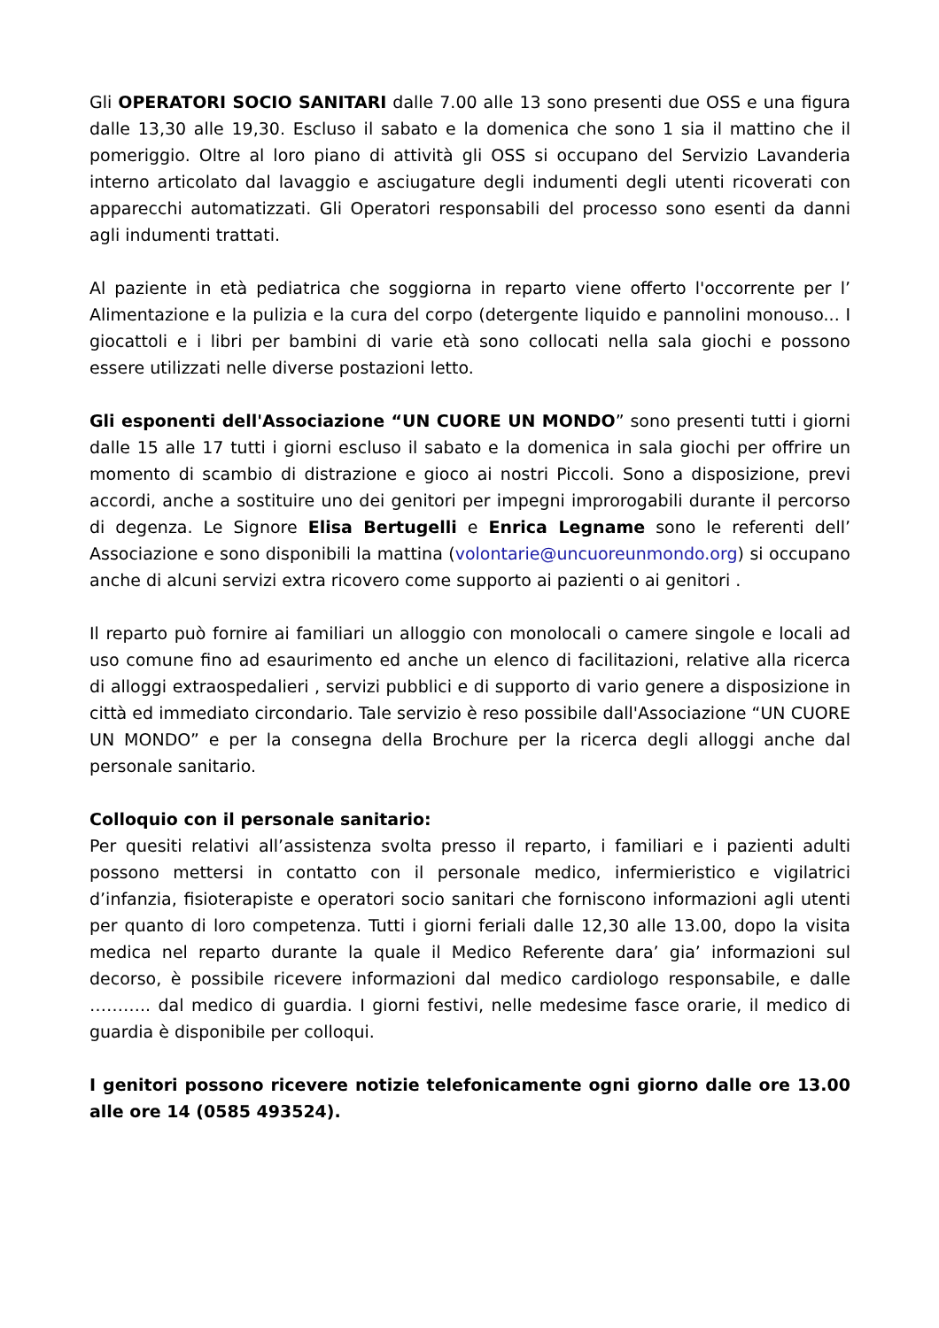Gli OPERATORI SOCIO SANITARI dalle 7.00 alle 13 sono presenti due OSS e una figura dalle 13,30 alle 19,30. Escluso il sabato e la domenica che sono 1 sia il mattino che il pomeriggio. Oltre al loro piano di attività gli OSS si occupano del Servizio Lavanderia interno articolato dal lavaggio e asciugature degli indumenti degli utenti ricoverati con apparecchi automatizzati. Gli Operatori responsabili del processo sono esenti da danni agli indumenti trattati.
Al paziente in età pediatrica che soggiorna in reparto viene offerto l'occorrente per l’ Alimentazione e la pulizia e la cura del corpo (detergente liquido e pannolini monouso... I giocattoli e i libri per bambini di varie età sono collocati nella sala giochi e possono essere utilizzati nelle diverse postazioni letto.
Gli esponenti dell'Associazione “UN CUORE UN MONDO” sono presenti tutti i giorni dalle 15 alle 17 tutti i giorni escluso il sabato e la domenica in sala giochi per offrire un momento di scambio di distrazione e gioco ai nostri Piccoli. Sono a disposizione, previ accordi, anche a sostituire uno dei genitori per impegni improrogabili durante il percorso di degenza. Le Signore Elisa Bertugelli e Enrica Legname sono le referenti dell’ Associazione e sono disponibili la mattina (volontarie@uncuoreunmondo.org) si occupano anche di alcuni servizi extra ricovero come supporto ai pazienti o ai genitori .
Il reparto può fornire ai familiari un alloggio con monolocali o camere singole e locali ad uso comune fino ad esaurimento ed anche un elenco di facilitazioni, relative alla ricerca di alloggi extraospedalieri , servizi pubblici e di supporto di vario genere a disposizione in città ed immediato circondario. Tale servizio è reso possibile dall'Associazione “UN CUORE UN MONDO” e per la consegna della Brochure per la ricerca degli alloggi anche dal personale sanitario.
Colloquio con il personale sanitario:
Per quesiti relativi all’assistenza svolta presso il reparto, i familiari e i pazienti adulti possono mettersi in contatto con il personale medico, infermieristico e vigilatrici d’infanzia, fisioterapiste e operatori socio sanitari che forniscono informazioni agli utenti per quanto di loro competenza. Tutti i giorni feriali dalle 12,30 alle 13.00, dopo la visita medica nel reparto durante la quale il Medico Referente dara’ gia’ informazioni sul decorso, è possibile ricevere informazioni dal medico cardiologo responsabile, e dalle ……….. dal medico di guardia. I giorni festivi, nelle medesime fasce orarie, il medico di guardia è disponibile per colloqui.
I genitori possono ricevere notizie telefonicamente ogni giorno dalle ore 13.00 alle ore 14 (0585 493524).